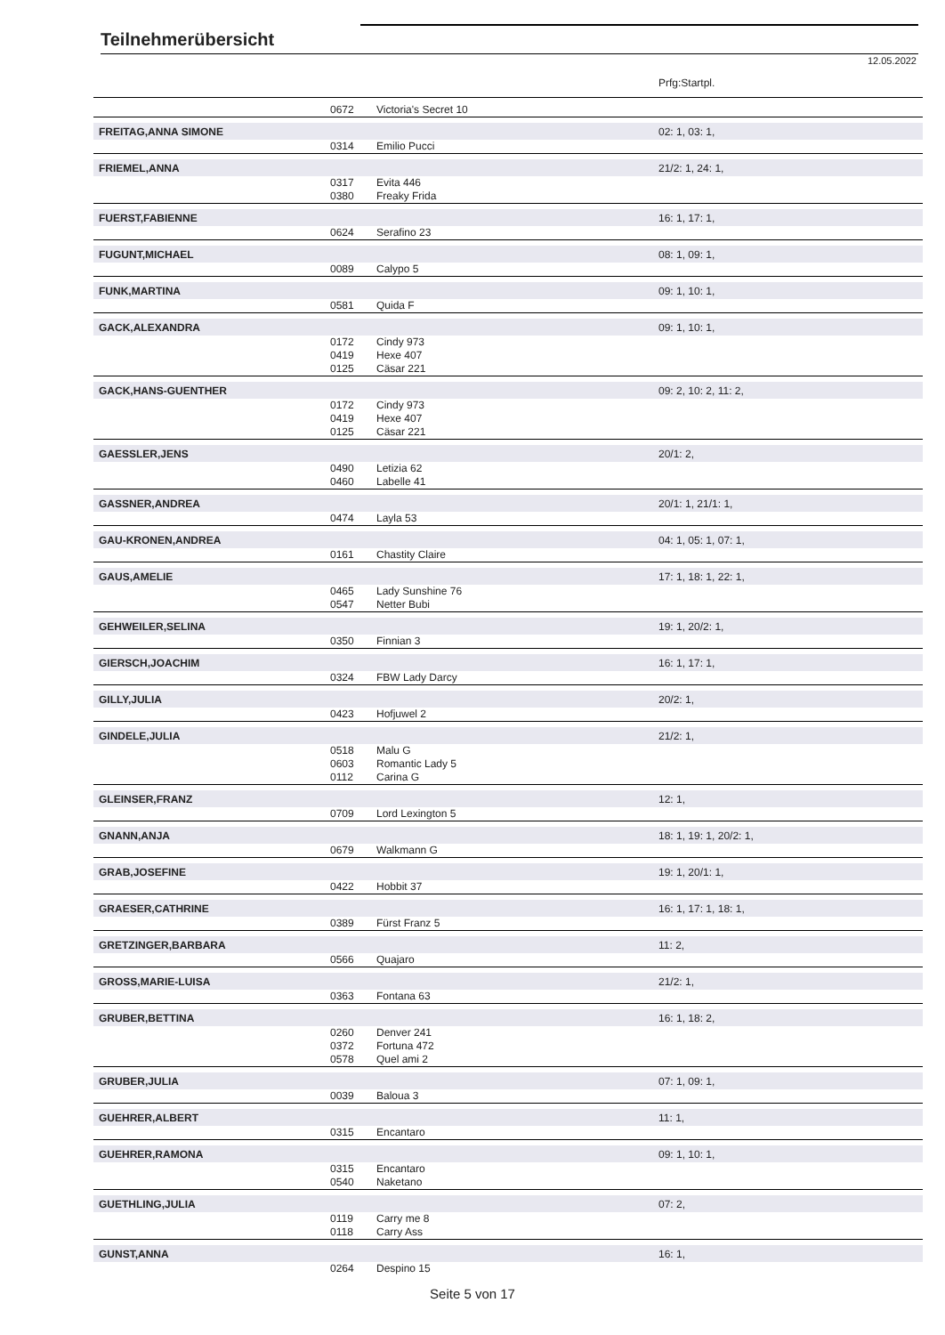Teilnehmerübersicht
12.05.2022
| | | | Prfg:Startpl. |
| | 0672 | Victoria's Secret 10 | |
| FREITAG,ANNA SIMONE | | | 02: 1, 03: 1, |
| | 0314 | Emilio Pucci | |
| FRIEMEL,ANNA | | | 21/2: 1, 24: 1, |
| | 0317 | Evita 446 | |
| | 0380 | Freaky Frida | |
| FUERST,FABIENNE | | | 16: 1, 17: 1, |
| | 0624 | Serafino 23 | |
| FUGUNT,MICHAEL | | | 08: 1, 09: 1, |
| | 0089 | Calypo 5 | |
| FUNK,MARTINA | | | 09: 1, 10: 1, |
| | 0581 | Quida F | |
| GACK,ALEXANDRA | | | 09: 1, 10: 1, |
| | 0172 | Cindy 973 | |
| | 0419 | Hexe 407 | |
| | 0125 | Cäsar 221 | |
| GACK,HANS-GUENTHER | | | 09: 2, 10: 2, 11: 2, |
| | 0172 | Cindy 973 | |
| | 0419 | Hexe 407 | |
| | 0125 | Cäsar 221 | |
| GAESSLER,JENS | | | 20/1: 2, |
| | 0490 | Letizia 62 | |
| | 0460 | Labelle 41 | |
| GASSNER,ANDREA | | | 20/1: 1, 21/1: 1, |
| | 0474 | Layla 53 | |
| GAU-KRONEN,ANDREA | | | 04: 1, 05: 1, 07: 1, |
| | 0161 | Chastity Claire | |
| GAUS,AMELIE | | | 17: 1, 18: 1, 22: 1, |
| | 0465 | Lady Sunshine 76 | |
| | 0547 | Netter Bubi | |
| GEHWEILER,SELINA | | | 19: 1, 20/2: 1, |
| | 0350 | Finnian 3 | |
| GIERSCH,JOACHIM | | | 16: 1, 17: 1, |
| | 0324 | FBW Lady Darcy | |
| GILLY,JULIA | | | 20/2: 1, |
| | 0423 | Hofjuwel 2 | |
| GINDELE,JULIA | | | 21/2: 1, |
| | 0518 | Malu G | |
| | 0603 | Romantic Lady 5 | |
| | 0112 | Carina G | |
| GLEINSER,FRANZ | | | 12: 1, |
| | 0709 | Lord Lexington 5 | |
| GNANN,ANJA | | | 18: 1, 19: 1, 20/2: 1, |
| | 0679 | Walkmann G | |
| GRAB,JOSEFINE | | | 19: 1, 20/1: 1, |
| | 0422 | Hobbit 37 | |
| GRAESER,CATHRINE | | | 16: 1, 17: 1, 18: 1, |
| | 0389 | Fürst Franz 5 | |
| GRETZINGER,BARBARA | | | 11: 2, |
| | 0566 | Quajaro | |
| GROSS,MARIE-LUISA | | | 21/2: 1, |
| | 0363 | Fontana 63 | |
| GRUBER,BETTINA | | | 16: 1, 18: 2, |
| | 0260 | Denver 241 | |
| | 0372 | Fortuna 472 | |
| | 0578 | Quel ami 2 | |
| GRUBER,JULIA | | | 07: 1, 09: 1, |
| | 0039 | Baloua 3 | |
| GUEHRER,ALBERT | | | 11: 1, |
| | 0315 | Encantaro | |
| GUEHRER,RAMONA | | | 09: 1, 10: 1, |
| | 0315 | Encantaro | |
| | 0540 | Naketano | |
| GUETHLING,JULIA | | | 07: 2, |
| | 0119 | Carry me 8 | |
| | 0118 | Carry Ass | |
| GUNST,ANNA | | | 16: 1, |
| | 0264 | Despino 15 | |
Seite 5 von 17